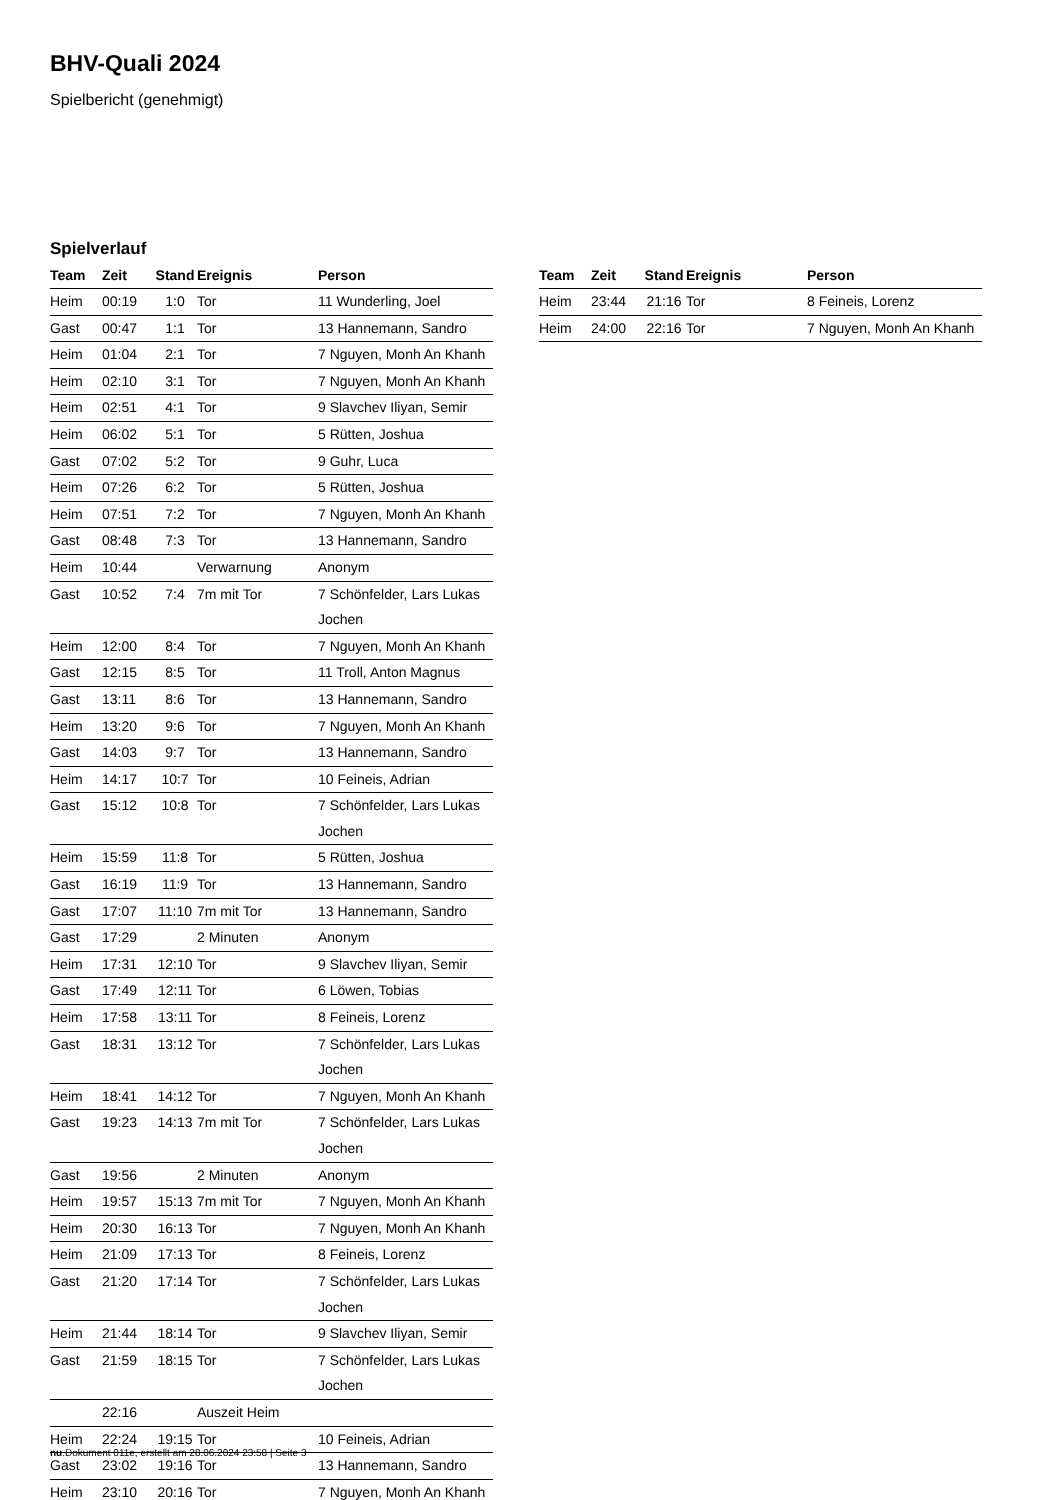BHV-Quali 2024
Spielbericht (genehmigt)
Spielverlauf
| Team | Zeit | Stand | Ereignis | Person |
| --- | --- | --- | --- | --- |
| Heim | 00:19 | 1:0 | Tor | 11 Wunderling, Joel |
| Gast | 00:47 | 1:1 | Tor | 13 Hannemann, Sandro |
| Heim | 01:04 | 2:1 | Tor | 7 Nguyen, Monh An Khanh |
| Heim | 02:10 | 3:1 | Tor | 7 Nguyen, Monh An Khanh |
| Heim | 02:51 | 4:1 | Tor | 9 Slavchev Iliyan, Semir |
| Heim | 06:02 | 5:1 | Tor | 5 Rütten, Joshua |
| Gast | 07:02 | 5:2 | Tor | 9 Guhr, Luca |
| Heim | 07:26 | 6:2 | Tor | 5 Rütten, Joshua |
| Heim | 07:51 | 7:2 | Tor | 7 Nguyen, Monh An Khanh |
| Gast | 08:48 | 7:3 | Tor | 13 Hannemann, Sandro |
| Heim | 10:44 | | Verwarnung | Anonym |
| Gast | 10:52 | 7:4 | 7m mit Tor | 7 Schönfelder, Lars Lukas Jochen |
| Heim | 12:00 | 8:4 | Tor | 7 Nguyen, Monh An Khanh |
| Gast | 12:15 | 8:5 | Tor | 11 Troll, Anton Magnus |
| Gast | 13:11 | 8:6 | Tor | 13 Hannemann, Sandro |
| Heim | 13:20 | 9:6 | Tor | 7 Nguyen, Monh An Khanh |
| Gast | 14:03 | 9:7 | Tor | 13 Hannemann, Sandro |
| Heim | 14:17 | 10:7 | Tor | 10 Feineis, Adrian |
| Gast | 15:12 | 10:8 | Tor | 7 Schönfelder, Lars Lukas Jochen |
| Heim | 15:59 | 11:8 | Tor | 5 Rütten, Joshua |
| Gast | 16:19 | 11:9 | Tor | 13 Hannemann, Sandro |
| Gast | 17:07 | 11:10 | 7m mit Tor | 13 Hannemann, Sandro |
| Gast | 17:29 | | 2 Minuten | Anonym |
| Heim | 17:31 | 12:10 | Tor | 9 Slavchev Iliyan, Semir |
| Gast | 17:49 | 12:11 | Tor | 6 Löwen, Tobias |
| Heim | 17:58 | 13:11 | Tor | 8 Feineis, Lorenz |
| Gast | 18:31 | 13:12 | Tor | 7 Schönfelder, Lars Lukas Jochen |
| Heim | 18:41 | 14:12 | Tor | 7 Nguyen, Monh An Khanh |
| Gast | 19:23 | 14:13 | 7m mit Tor | 7 Schönfelder, Lars Lukas Jochen |
| Gast | 19:56 | | 2 Minuten | Anonym |
| Heim | 19:57 | 15:13 | 7m mit Tor | 7 Nguyen, Monh An Khanh |
| Heim | 20:30 | 16:13 | Tor | 7 Nguyen, Monh An Khanh |
| Heim | 21:09 | 17:13 | Tor | 8 Feineis, Lorenz |
| Gast | 21:20 | 17:14 | Tor | 7 Schönfelder, Lars Lukas Jochen |
| Heim | 21:44 | 18:14 | Tor | 9 Slavchev Iliyan, Semir |
| Gast | 21:59 | 18:15 | Tor | 7 Schönfelder, Lars Lukas Jochen |
| | 22:16 | | Auszeit Heim | |
| Heim | 22:24 | 19:15 | Tor | 10 Feineis, Adrian |
| Gast | 23:02 | 19:16 | Tor | 13 Hannemann, Sandro |
| Heim | 23:10 | 20:16 | Tor | 7 Nguyen, Monh An Khanh |
| Team | Zeit | Stand | Ereignis | Person |
| --- | --- | --- | --- | --- |
| Heim | 23:44 | 21:16 | Tor | 8 Feineis, Lorenz |
| Heim | 24:00 | 22:16 | Tor | 7 Nguyen, Monh An Khanh |
nu.Dokument 011e, erstellt am 28.06.2024 23:58 | Seite 3